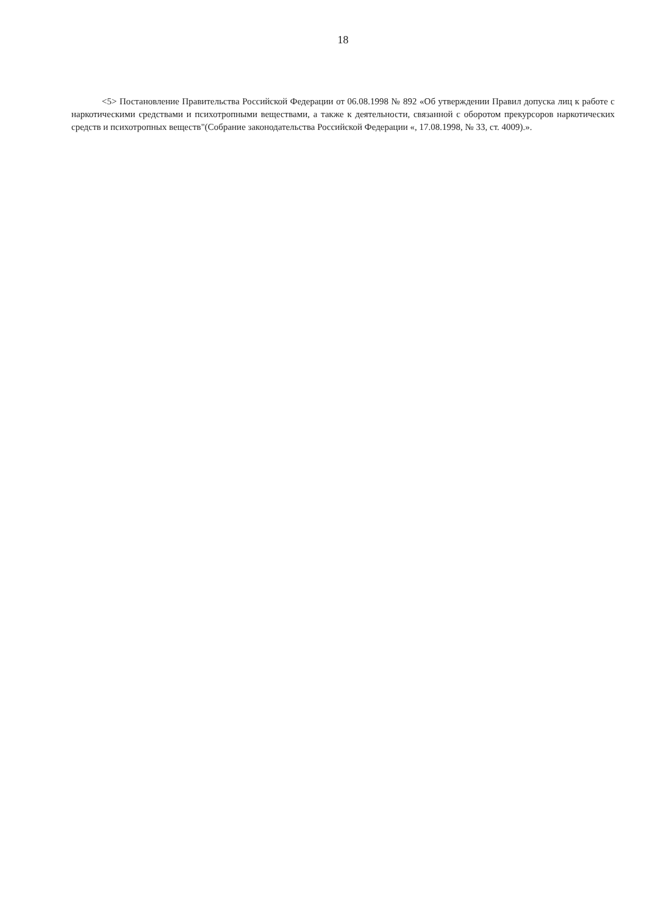18
<5> Постановление Правительства Российской Федерации от 06.08.1998 № 892 «Об утверждении Правил допуска лиц к работе с наркотическими средствами и психотропными веществами, а также к деятельности, связанной с оборотом прекурсоров наркотических средств и психотропных веществ"(Собрание законодательства Российской Федерации «, 17.08.1998, № 33, ст. 4009).».